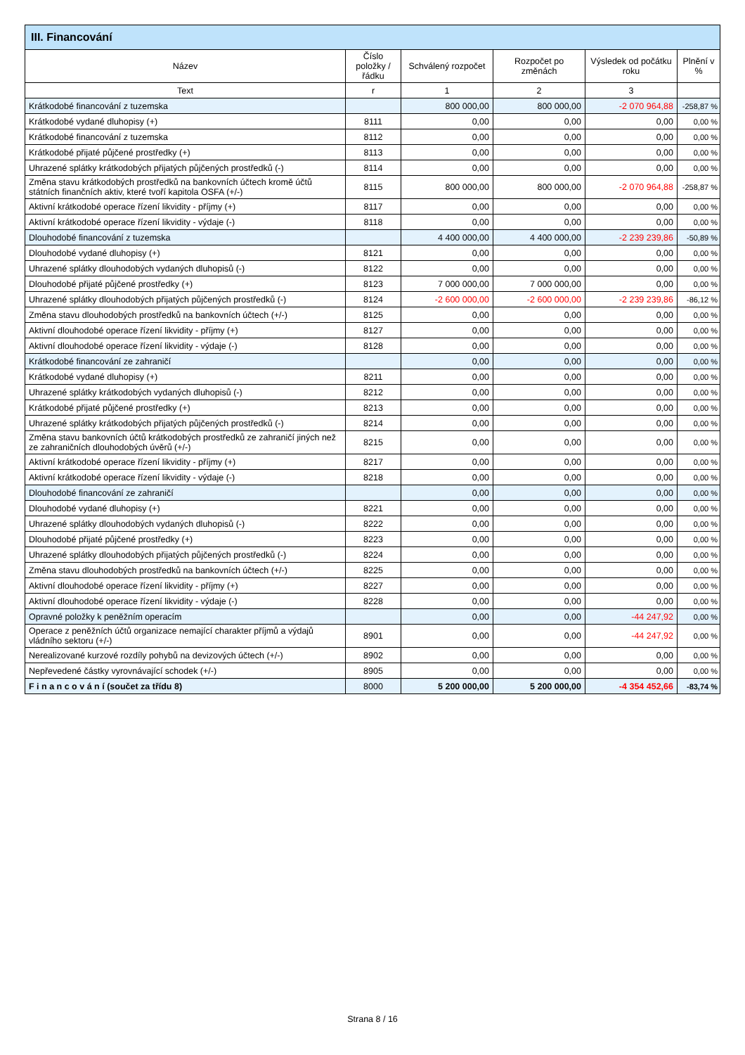| III. Financování | | | | | |
| --- | --- | --- | --- | --- | --- |
| Název | Číslo položky / řádku | Schválený rozpočet | Rozpočet po změnách | Výsledek od počátku roku | Plnění v % |
| Text | r | 1 | 2 | 3 | |
| Krátkodobé financování z tuzemska | | 800 000,00 | 800 000,00 | -2 070 964,88 | -258,87 % |
| Krátkodobé vydané dluhopisy (+) | 8111 | 0,00 | 0,00 | 0,00 | 0,00 % |
| Krátkodobé financování z tuzemska | 8112 | 0,00 | 0,00 | 0,00 | 0,00 % |
| Krátkodobé přijaté půjčené prostředky (+) | 8113 | 0,00 | 0,00 | 0,00 | 0,00 % |
| Uhrazené splátky krátkodobých přijatých půjčených prostředků (-) | 8114 | 0,00 | 0,00 | 0,00 | 0,00 % |
| Změna stavu krátkodobých prostředků na bankovních účtech kromě účtů státních finančních aktiv, které tvoří kapitola OSFA (+/-) | 8115 | 800 000,00 | 800 000,00 | -2 070 964,88 | -258,87 % |
| Aktivní krátkodobé operace řízení likvidity - příjmy (+) | 8117 | 0,00 | 0,00 | 0,00 | 0,00 % |
| Aktivní krátkodobé operace řízení likvidity - výdaje (-) | 8118 | 0,00 | 0,00 | 0,00 | 0,00 % |
| Dlouhodobé financování z tuzemska | | 4 400 000,00 | 4 400 000,00 | -2 239 239,86 | -50,89 % |
| Dlouhodobé vydané dluhopisy (+) | 8121 | 0,00 | 0,00 | 0,00 | 0,00 % |
| Uhrazené splátky dlouhodobých vydaných dluhopisů (-) | 8122 | 0,00 | 0,00 | 0,00 | 0,00 % |
| Dlouhodobé přijaté půjčené prostředky (+) | 8123 | 7 000 000,00 | 7 000 000,00 | 0,00 | 0,00 % |
| Uhrazené splátky dlouhodobých přijatých půjčených prostředků (-) | 8124 | -2 600 000,00 | -2 600 000,00 | -2 239 239,86 | -86,12 % |
| Změna stavu dlouhodobých prostředků na bankovních účtech (+/-) | 8125 | 0,00 | 0,00 | 0,00 | 0,00 % |
| Aktivní dlouhodobé operace řízení likvidity - příjmy (+) | 8127 | 0,00 | 0,00 | 0,00 | 0,00 % |
| Aktivní dlouhodobé operace řízení likvidity - výdaje (-) | 8128 | 0,00 | 0,00 | 0,00 | 0,00 % |
| Krátkodobé financování ze zahraničí | | 0,00 | 0,00 | 0,00 | 0,00 % |
| Krátkodobé vydané dluhopisy (+) | 8211 | 0,00 | 0,00 | 0,00 | 0,00 % |
| Uhrazené splátky krátkodobých vydaných dluhopisů (-) | 8212 | 0,00 | 0,00 | 0,00 | 0,00 % |
| Krátkodobé přijaté půjčené prostředky (+) | 8213 | 0,00 | 0,00 | 0,00 | 0,00 % |
| Uhrazené splátky krátkodobých přijatých půjčených prostředků (-) | 8214 | 0,00 | 0,00 | 0,00 | 0,00 % |
| Změna stavu bankovních účtů krátkodobých prostředků ze zahraničí jiných než ze zahraničních dlouhodobých úvěrů (+/-) | 8215 | 0,00 | 0,00 | 0,00 | 0,00 % |
| Aktivní krátkodobé operace řízení likvidity - příjmy (+) | 8217 | 0,00 | 0,00 | 0,00 | 0,00 % |
| Aktivní krátkodobé operace řízení likvidity - výdaje (-) | 8218 | 0,00 | 0,00 | 0,00 | 0,00 % |
| Dlouhodobé financování ze zahraničí | | 0,00 | 0,00 | 0,00 | 0,00 % |
| Dlouhodobé vydané dluhopisy (+) | 8221 | 0,00 | 0,00 | 0,00 | 0,00 % |
| Uhrazené splátky dlouhodobých vydaných dluhopisů (-) | 8222 | 0,00 | 0,00 | 0,00 | 0,00 % |
| Dlouhodobé přijaté půjčené prostředky (+) | 8223 | 0,00 | 0,00 | 0,00 | 0,00 % |
| Uhrazené splátky dlouhodobých přijatých půjčených prostředků (-) | 8224 | 0,00 | 0,00 | 0,00 | 0,00 % |
| Změna stavu dlouhodobých prostředků na bankovních účtech (+/-) | 8225 | 0,00 | 0,00 | 0,00 | 0,00 % |
| Aktivní dlouhodobé operace řízení likvidity - příjmy (+) | 8227 | 0,00 | 0,00 | 0,00 | 0,00 % |
| Aktivní dlouhodobé operace řízení likvidity - výdaje (-) | 8228 | 0,00 | 0,00 | 0,00 | 0,00 % |
| Opravné položky k peněžním operacím | | 0,00 | 0,00 | -44 247,92 | 0,00 % |
| Operace z peněžních účtů organizace nemající charakter příjmů a výdajů vládního sektoru (+/-) | 8901 | 0,00 | 0,00 | -44 247,92 | 0,00 % |
| Nerealizované kurzové rozdíly pohybů na devizových účtech (+/-) | 8902 | 0,00 | 0,00 | 0,00 | 0,00 % |
| Nepřevedené částky vyrovnávající schodek (+/-) | 8905 | 0,00 | 0,00 | 0,00 | 0,00 % |
| F i n a n c o v á n í (součet za třídu 8) | 8000 | 5 200 000,00 | 5 200 000,00 | -4 354 452,66 | -83,74 % |
Strana 8 / 16